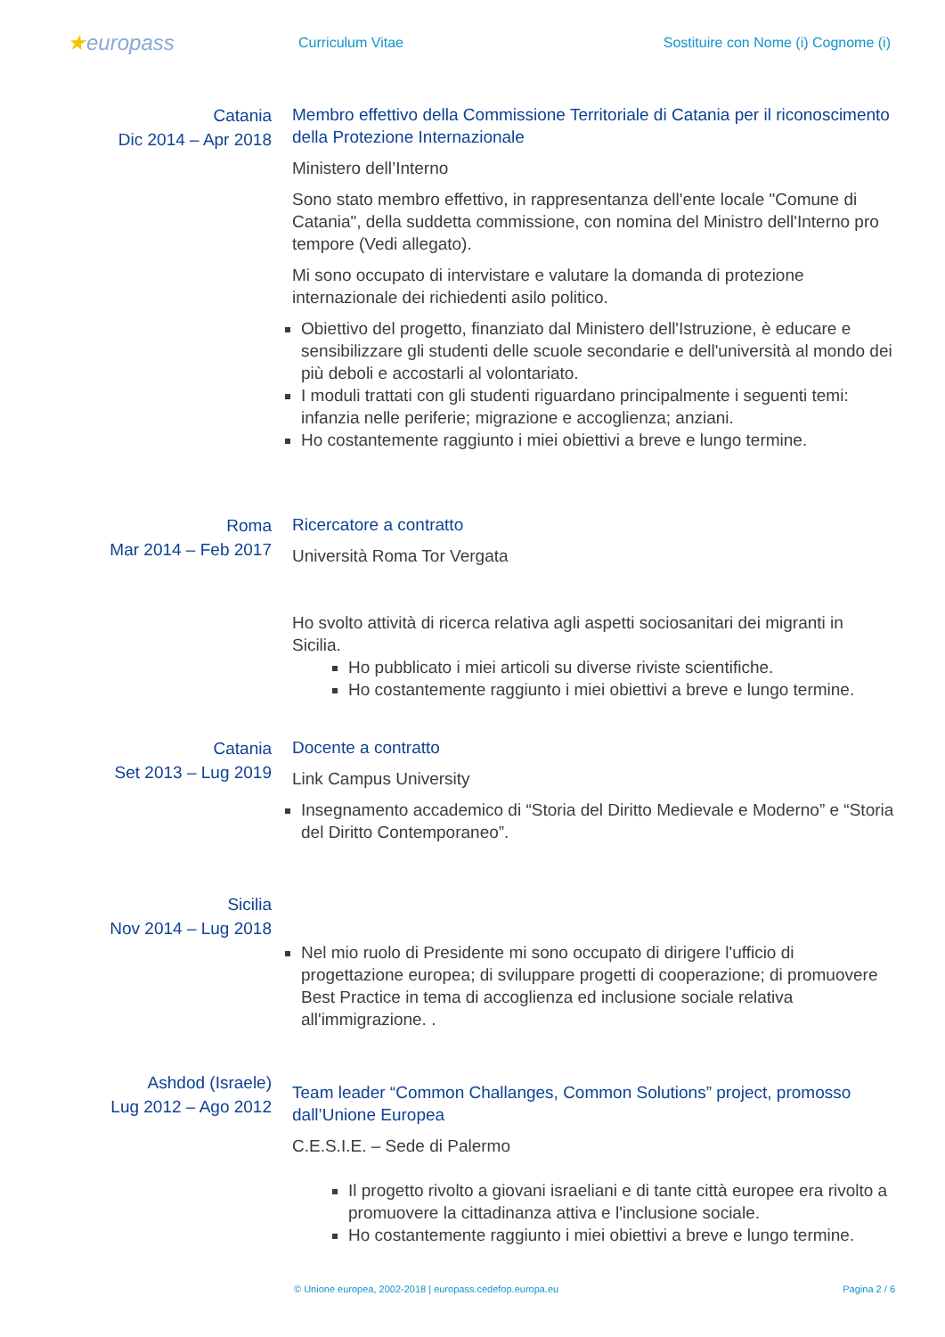★europass
Curriculum Vitae
Sostituire con Nome (i) Cognome (i)
Catania
Dic 2014 – Apr 2018
Membro effettivo della Commissione Territoriale di Catania per il riconoscimento della Protezione Internazionale
Ministero dell’Interno
Sono stato membro effettivo, in rappresentanza dell'ente locale "Comune di Catania", della suddetta commissione, con nomina del Ministro dell'Interno pro tempore (Vedi allegato).
Mi sono occupato di intervistare e valutare la domanda di protezione internazionale dei richiedenti asilo politico.
Obiettivo del progetto, finanziato dal Ministero dell'Istruzione, è educare e sensibilizzare gli studenti delle scuole secondarie e dell'università al mondo dei più deboli e accostarli al volontariato.
I moduli trattati con gli studenti riguardano principalmente i seguenti temi: infanzia nelle periferie; migrazione e accoglienza; anziani.
Ho costantemente raggiunto i miei obiettivi a breve e lungo termine.
Roma
Mar 2014 – Feb 2017
Ricercatore a contratto
Università Roma Tor Vergata
Ho svolto attività di ricerca relativa agli aspetti sociosanitari dei migranti in Sicilia.
Ho pubblicato i miei articoli su diverse riviste scientifiche.
Ho costantemente raggiunto i miei obiettivi a breve e lungo termine.
Catania
Set 2013 – Lug 2019
Docente a contratto
Link Campus University
Insegnamento accademico di “Storia del Diritto Medievale e Moderno” e “Storia del Diritto Contemporaneo”.
Sicilia
Nov 2014 – Lug 2018
Nel mio ruolo di Presidente mi sono occupato di dirigere l'ufficio di progettazione europea; di sviluppare progetti di cooperazione; di promuovere Best Practice in tema di accoglienza ed inclusione sociale relativa all'immigrazione. .
Ashdod (Israele)
Lug 2012 – Ago 2012
Team leader “Common Challanges, Common Solutions” project, promosso dall’Unione Europea
C.E.S.I.E. – Sede di Palermo
Il progetto rivolto a giovani israeliani e di tante città europee era rivolto a promuovere la cittadinanza attiva e l'inclusione sociale.
Ho costantemente raggiunto i miei obiettivi a breve e lungo termine.
© Unione europea, 2002-2018 | europass.cedefop.europa.eu Pagina 2 / 6